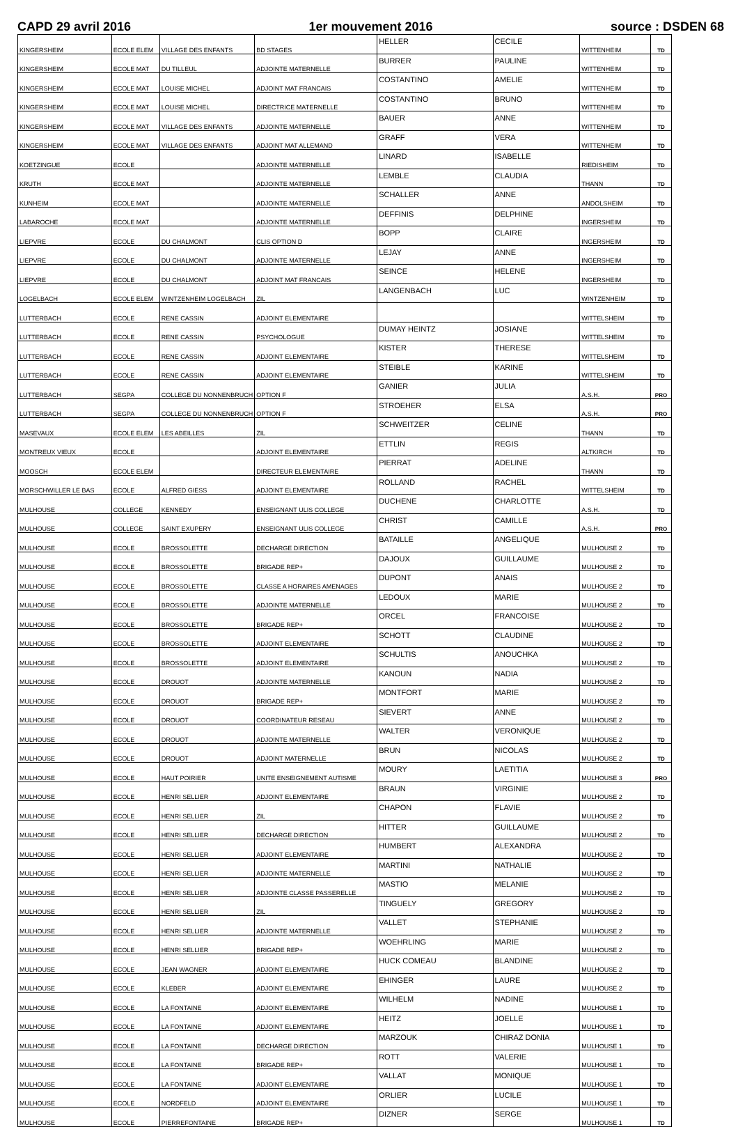CAPD 29 avril 2016 1er mouvement 2016 source : DSDEN 68
| KINGERSHEIM | ECOLE ELEM | VILLAGE DES ENFANTS | BD STAGES | HELLER | CECILE | WITTENHEIM | TD |
| KINGERSHEIM | ECOLE MAT | DU TILLEUL | ADJOINTE MATERNELLE | BURRER | PAULINE | WITTENHEIM | TD |
| KINGERSHEIM | ECOLE MAT | LOUISE MICHEL | ADJOINT MAT FRANCAIS | COSTANTINO | AMELIE | WITTENHEIM | TD |
| KINGERSHEIM | ECOLE MAT | LOUISE MICHEL | DIRECTRICE MATERNELLE | COSTANTINO | BRUNO | WITTENHEIM | TD |
| KINGERSHEIM | ECOLE MAT | VILLAGE DES ENFANTS | ADJOINTE MATERNELLE | BAUER | ANNE | WITTENHEIM | TD |
| KINGERSHEIM | ECOLE MAT | VILLAGE DES ENFANTS | ADJOINT MAT ALLEMAND | GRAFF | VERA | WITTENHEIM | TD |
| KOETZINGUE | ECOLE | | ADJOINTE MATERNELLE | LINARD | ISABELLE | RIEDISHEIM | TD |
| KRUTH | ECOLE MAT | | ADJOINTE MATERNELLE | LEMBLE | CLAUDIA | THANN | TD |
| KUNHEIM | ECOLE MAT | | ADJOINTE MATERNELLE | SCHALLER | ANNE | ANDOLSHEIM | TD |
| LABAROCHE | ECOLE MAT | | ADJOINTE MATERNELLE | DEFFINIS | DELPHINE | INGERSHEIM | TD |
| LIEPVRE | ECOLE | DU CHALMONT | CLIS OPTION D | BOPP | CLAIRE | INGERSHEIM | TD |
| LIEPVRE | ECOLE | DU CHALMONT | ADJOINTE MATERNELLE | LEJAY | ANNE | INGERSHEIM | TD |
| LIEPVRE | ECOLE | DU CHALMONT | ADJOINT MAT FRANCAIS | SEINCE | HELENE | INGERSHEIM | TD |
| LOGELBACH | ECOLE ELEM | WINTZENHEIM LOGELBACH | ZIL | LANGENBACH | LUC | WINTZENHEIM | TD |
| LUTTERBACH | ECOLE | RENE CASSIN | ADJOINT ELEMENTAIRE | | | WITTELSHEIM | TD |
| LUTTERBACH | ECOLE | RENE CASSIN | PSYCHOLOGUE | DUMAY HEINTZ | JOSIANE | WITTELSHEIM | TD |
| LUTTERBACH | ECOLE | RENE CASSIN | ADJOINT ELEMENTAIRE | KISTER | THERESE | WITTELSHEIM | TD |
| LUTTERBACH | ECOLE | RENE CASSIN | ADJOINT ELEMENTAIRE | STEIBLE | KARINE | WITTELSHEIM | TD |
| LUTTERBACH | SEGPA | COLLEGE DU NONNENBRUCH | OPTION F | GANIER | JULIA | A.S.H. | PRO |
| LUTTERBACH | SEGPA | COLLEGE DU NONNENBRUCH | OPTION F | STROEHER | ELSA | A.S.H. | PRO |
| MASEVAUX | ECOLE ELEM | LES ABEILLES | ZIL | SCHWEITZER | CELINE | THANN | TD |
| MONTREUX VIEUX | ECOLE | | ADJOINT ELEMENTAIRE | ETTLIN | REGIS | ALTKIRCH | TD |
| MOOSCH | ECOLE ELEM | | DIRECTEUR ELEMENTAIRE | PIERRAT | ADELINE | THANN | TD |
| MORSCHWILLER LE BAS | ECOLE | ALFRED GIESS | ADJOINT ELEMENTAIRE | ROLLAND | RACHEL | WITTELSHEIM | TD |
| MULHOUSE | COLLEGE | KENNEDY | ENSEIGNANT ULIS COLLEGE | DUCHENE | CHARLOTTE | A.S.H. | TD |
| MULHOUSE | COLLEGE | SAINT EXUPERY | ENSEIGNANT ULIS COLLEGE | CHRIST | CAMILLE | A.S.H. | PRO |
| MULHOUSE | ECOLE | BROSSOLETTE | DECHARGE DIRECTION | BATAILLE | ANGELIQUE | MULHOUSE 2 | TD |
| MULHOUSE | ECOLE | BROSSOLETTE | BRIGADE REP+ | DAJOUX | GUILLAUME | MULHOUSE 2 | TD |
| MULHOUSE | ECOLE | BROSSOLETTE | CLASSE A HORAIRES AMENAGES | DUPONT | ANAIS | MULHOUSE 2 | TD |
| MULHOUSE | ECOLE | BROSSOLETTE | ADJOINTE MATERNELLE | LEDOUX | MARIE | MULHOUSE 2 | TD |
| MULHOUSE | ECOLE | BROSSOLETTE | BRIGADE REP+ | ORCEL | FRANCOISE | MULHOUSE 2 | TD |
| MULHOUSE | ECOLE | BROSSOLETTE | ADJOINT ELEMENTAIRE | SCHOTT | CLAUDINE | MULHOUSE 2 | TD |
| MULHOUSE | ECOLE | BROSSOLETTE | ADJOINT ELEMENTAIRE | SCHULTIS | ANOUCHKA | MULHOUSE 2 | TD |
| MULHOUSE | ECOLE | DROUOT | ADJOINTE MATERNELLE | KANOUN | NADIA | MULHOUSE 2 | TD |
| MULHOUSE | ECOLE | DROUOT | BRIGADE REP+ | MONTFORT | MARIE | MULHOUSE 2 | TD |
| MULHOUSE | ECOLE | DROUOT | COORDINATEUR RESEAU | SIEVERT | ANNE | MULHOUSE 2 | TD |
| MULHOUSE | ECOLE | DROUOT | ADJOINTE MATERNELLE | WALTER | VERONIQUE | MULHOUSE 2 | TD |
| MULHOUSE | ECOLE | DROUOT | ADJOINT MATERNELLE | BRUN | NICOLAS | MULHOUSE 2 | TD |
| MULHOUSE | ECOLE | HAUT POIRIER | UNITE ENSEIGNEMENT AUTISME | MOURY | LAETITIA | MULHOUSE 3 | PRO |
| MULHOUSE | ECOLE | HENRI SELLIER | ADJOINT ELEMENTAIRE | BRAUN | VIRGINIE | MULHOUSE 2 | TD |
| MULHOUSE | ECOLE | HENRI SELLIER | ZIL | CHAPON | FLAVIE | MULHOUSE 2 | TD |
| MULHOUSE | ECOLE | HENRI SELLIER | DECHARGE DIRECTION | HITTER | GUILLAUME | MULHOUSE 2 | TD |
| MULHOUSE | ECOLE | HENRI SELLIER | ADJOINT ELEMENTAIRE | HUMBERT | ALEXANDRA | MULHOUSE 2 | TD |
| MULHOUSE | ECOLE | HENRI SELLIER | ADJOINTE MATERNELLE | MARTINI | NATHALIE | MULHOUSE 2 | TD |
| MULHOUSE | ECOLE | HENRI SELLIER | ADJOINTE CLASSE PASSERELLE | MASTIO | MELANIE | MULHOUSE 2 | TD |
| MULHOUSE | ECOLE | HENRI SELLIER | ZIL | TINGUELY | GREGORY | MULHOUSE 2 | TD |
| MULHOUSE | ECOLE | HENRI SELLIER | ADJOINTE MATERNELLE | VALLET | STEPHANIE | MULHOUSE 2 | TD |
| MULHOUSE | ECOLE | HENRI SELLIER | BRIGADE REP+ | WOEHRLING | MARIE | MULHOUSE 2 | TD |
| MULHOUSE | ECOLE | JEAN WAGNER | ADJOINT ELEMENTAIRE | HUCK COMEAU | BLANDINE | MULHOUSE 2 | TD |
| MULHOUSE | ECOLE | KLEBER | ADJOINT ELEMENTAIRE | EHINGER | LAURE | MULHOUSE 2 | TD |
| MULHOUSE | ECOLE | LA FONTAINE | ADJOINT ELEMENTAIRE | WILHELM | NADINE | MULHOUSE 1 | TD |
| MULHOUSE | ECOLE | LA FONTAINE | ADJOINT ELEMENTAIRE | HEITZ | JOELLE | MULHOUSE 1 | TD |
| MULHOUSE | ECOLE | LA FONTAINE | DECHARGE DIRECTION | MARZOUK | CHIRAZ DONIA | MULHOUSE 1 | TD |
| MULHOUSE | ECOLE | LA FONTAINE | BRIGADE REP+ | ROTT | VALERIE | MULHOUSE 1 | TD |
| MULHOUSE | ECOLE | LA FONTAINE | ADJOINT ELEMENTAIRE | VALLAT | MONIQUE | MULHOUSE 1 | TD |
| MULHOUSE | ECOLE | NORDFELD | ADJOINT ELEMENTAIRE | ORLIER | LUCILE | MULHOUSE 1 | TD |
| MULHOUSE | ECOLE | PIERREFONTAINE | BRIGADE REP+ | DIZNER | SERGE | MULHOUSE 1 | TD |